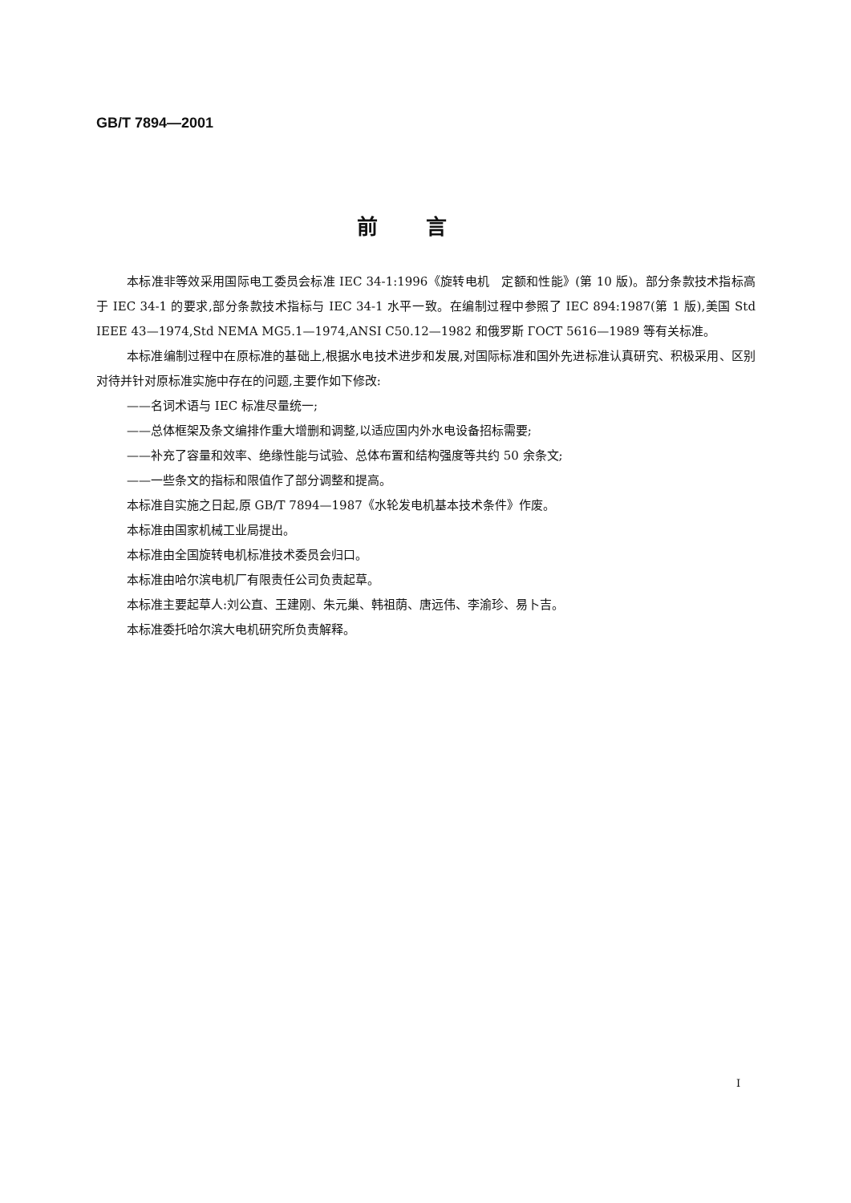GB/T 7894—2001
前言
本标准非等效采用国际电工委员会标准 IEC 34-1:1996《旋转电机　定额和性能》(第 10 版)。部分条款技术指标高于 IEC 34-1 的要求,部分条款技术指标与 IEC 34-1 水平一致。在编制过程中参照了 IEC 894:1987(第 1 版),美国 Std IEEE 43—1974,Std NEMA MG5.1—1974,ANSI C50.12—1982 和俄罗斯 ГОСТ 5616—1989 等有关标准。
本标准编制过程中在原标准的基础上,根据水电技术进步和发展,对国际标准和国外先进标准认真研究、积极采用、区别对待并针对原标准实施中存在的问题,主要作如下修改:
——名词术语与 IEC 标准尽量统一;
——总体框架及条文编排作重大增删和调整,以适应国内外水电设备招标需要;
——补充了容量和效率、绝缘性能与试验、总体布置和结构强度等共约 50 余条文;
——一些条文的指标和限值作了部分调整和提高。
本标准自实施之日起,原 GB/T 7894—1987《水轮发电机基本技术条件》作废。
本标准由国家机械工业局提出。
本标准由全国旋转电机标准技术委员会归口。
本标准由哈尔滨电机厂有限责任公司负责起草。
本标准主要起草人:刘公直、王建刚、朱元巢、韩祖荫、唐远伟、李渝珍、易卜吉。
本标准委托哈尔滨大电机研究所负责解释。
I